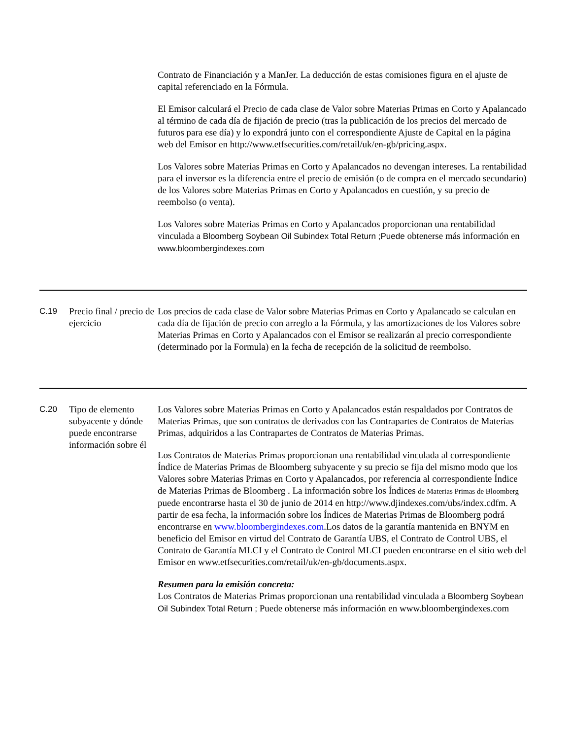| | | Contrato de Financiación y a ManJer. La deducción de estas comisiones figura en el ajuste de capital referenciado en la Fórmula. El Emisor calculará el Precio de cada clase de Valor sobre Materias Primas en Corto y Apalancado al término de cada día de fijación de precio (tras la publicación de los precios del mercado de futuros para ese día) y lo expondrá junto con el correspondiente Ajuste de Capital en la página web del Emisor en http://www.etfsecurities.com/retail/uk/en-gb/pricing.aspx. Los Valores sobre Materias Primas en Corto y Apalancados no devengan intereses. La rentabilidad para el inversor es la diferencia entre el precio de emisión (o de compra en el mercado secundario) de los Valores sobre Materias Primas en Corto y Apalancados en cuestión, y su precio de reembolso (o venta). Los Valores sobre Materias Primas en Corto y Apalancados proporcionan una rentabilidad vinculada a Bloomberg Soybean Oil Subindex Total Return ;Puede obtenerse más información en www.bloombergindexes.com |
| C.19 | Precio final / precio de ejercicio | Los precios de cada clase de Valor sobre Materias Primas en Corto y Apalancado se calculan en cada día de fijación de precio con arreglo a la Fórmula, y las amortizaciones de los Valores sobre Materias Primas en Corto y Apalancados con el Emisor se realizarán al precio correspondiente (determinado por la Formula) en la fecha de recepción de la solicitud de reembolso. |
| C.20 | Tipo de elemento subyacente y dónde puede encontrarse información sobre él | Los Valores sobre Materias Primas en Corto y Apalancados están respaldados por Contratos de Materias Primas, que son contratos de derivados con las Contrapartes de Contratos de Materias Primas, adquiridos a las Contrapartes de Contratos de Materias Primas. Los Contratos de Materias Primas proporcionan una rentabilidad vinculada al correspondiente Índice de Materias Primas de Bloomberg subyacente y su precio se fija del mismo modo que los Valores sobre Materias Primas en Corto y Apalancados, por referencia al correspondiente Índice de Materias Primas de Bloomberg . La información sobre los Índices de Materias Primas de Bloomberg puede encontrarse hasta el 30 de junio de 2014 en http://www.djindexes.com/ubs/index.cdfm. A partir de esa fecha, la información sobre los Índices de Materias Primas de Bloomberg podrá encontrarse en www.bloombergindexes.com .Los datos de la garantía mantenida en BNYM en beneficio del Emisor en virtud del Contrato de Garantía UBS, el Contrato de Control UBS, el Contrato de Garantía MLCI y el Contrato de Control MLCI pueden encontrarse en el sitio web del Emisor en www.etfsecurities.com/retail/uk/en-gb/documents.aspx. Resumen para la emisión concreta: Los Contratos de Materias Primas proporcionan una rentabilidad vinculada a Bloomberg Soybean Oil Subindex Total Return ; Puede obtenerse más información en www.bloombergindexes.com |